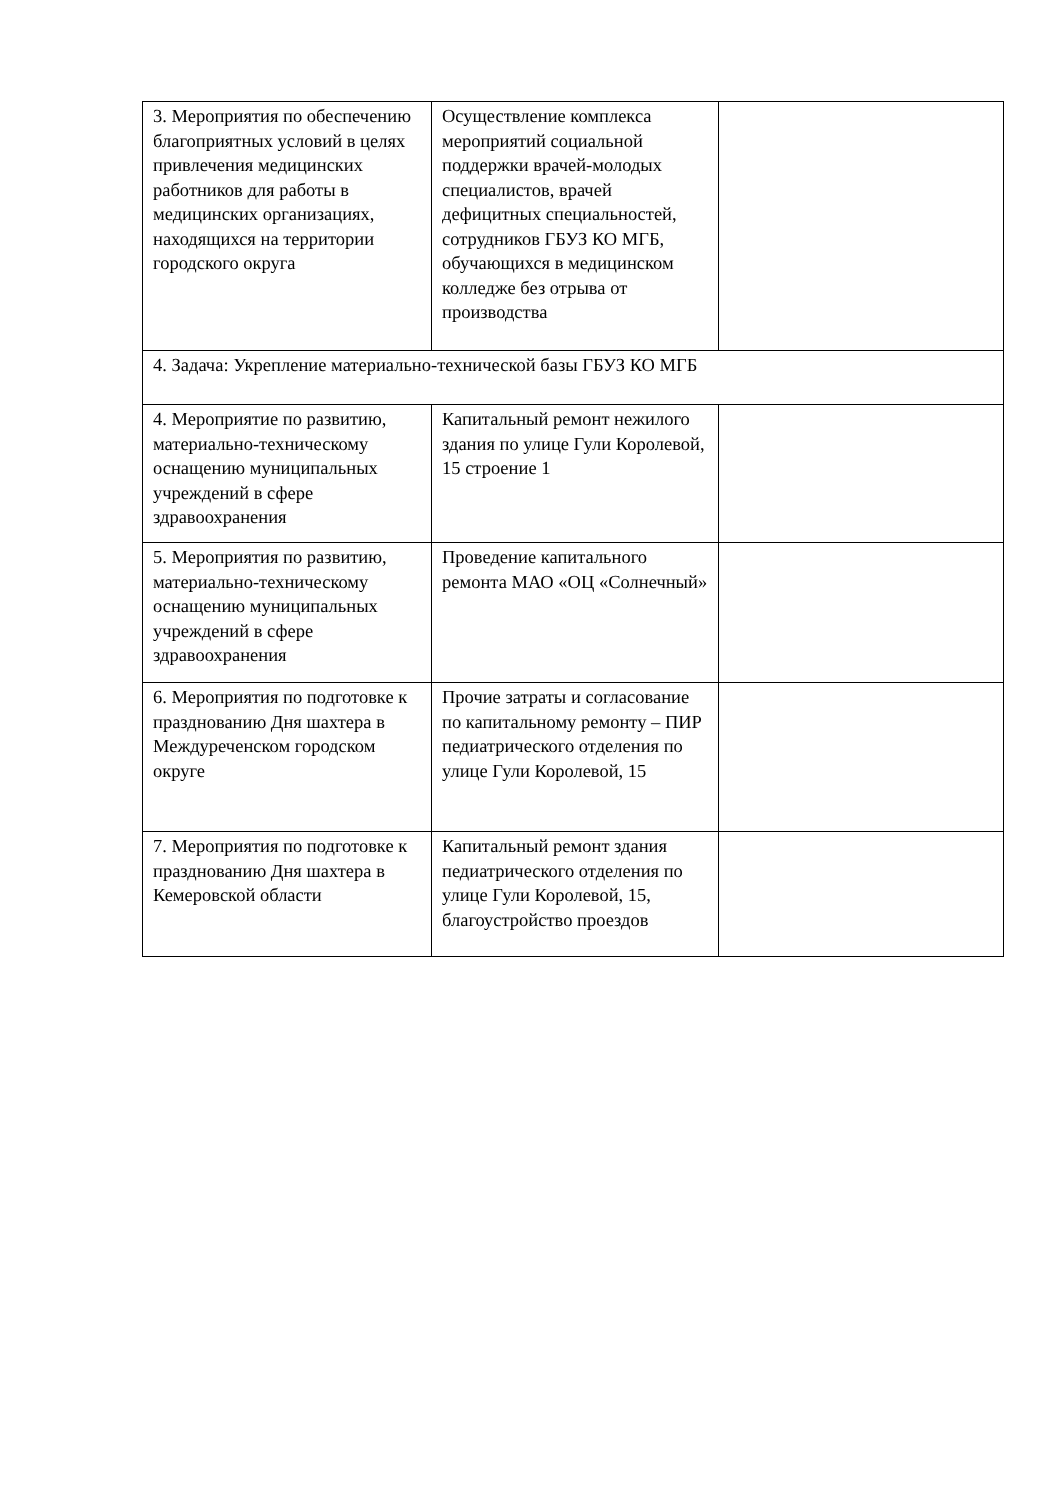| 3. Мероприятия по обеспечению благоприятных условий в целях привлечения медицинских работников для работы в медицинских организациях, находящихся на территории городского округа | Осуществление комплекса мероприятий социальной поддержки врачей-молодых специалистов, врачей дефицитных специальностей, сотрудников ГБУЗ КО МГБ, обучающихся в медицинском колледже без отрыва от производства | |
| 4. Задача: Укрепление материально-технической базы ГБУЗ КО МГБ | | |
| 4. Мероприятие по развитию, материально-техническому оснащению муниципальных учреждений в сфере здравоохранения | Капитальный ремонт нежилого здания по улице Гули Королевой, 15 строение 1 | |
| 5. Мероприятия по развитию, материально-техническому оснащению муниципальных учреждений в сфере здравоохранения | Проведение капитального ремонта МАО «ОЦ «Солнечный» | |
| 6. Мероприятия по подготовке к празднованию Дня шахтера в Междуреченском городском округе | Прочие затраты и согласование по капитальному ремонту – ПИР педиатрического отделения по улице Гули Королевой, 15 | |
| 7. Мероприятия по подготовке к празднованию Дня шахтера в Кемеровской области | Капитальный ремонт здания педиатрического отделения по улице Гули Королевой, 15, благоустройство проездов | |